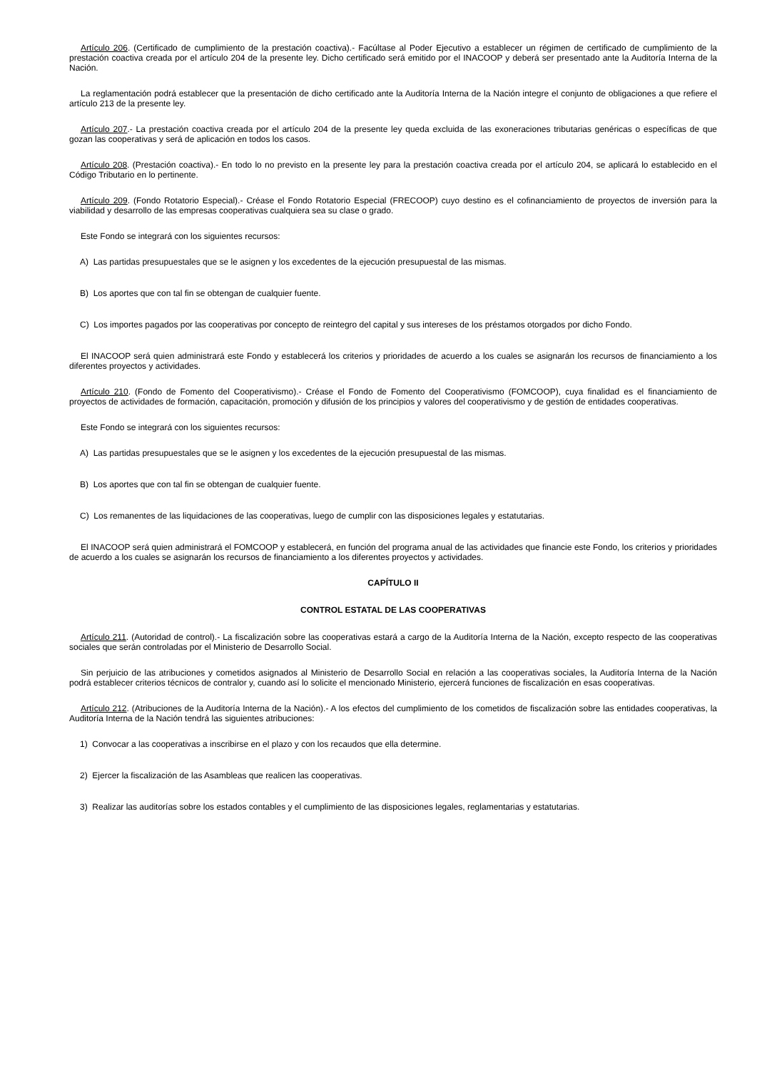Artículo 206. (Certificado de cumplimiento de la prestación coactiva).- Facúltase al Poder Ejecutivo a establecer un régimen de certificado de cumplimiento de la prestación coactiva creada por el artículo 204 de la presente ley. Dicho certificado será emitido por el INACOOP y deberá ser presentado ante la Auditoría Interna de la Nación.
La reglamentación podrá establecer que la presentación de dicho certificado ante la Auditoría Interna de la Nación integre el conjunto de obligaciones a que refiere el artículo 213 de la presente ley.
Artículo 207.- La prestación coactiva creada por el artículo 204 de la presente ley queda excluida de las exoneraciones tributarias genéricas o específicas de que gozan las cooperativas y será de aplicación en todos los casos.
Artículo 208. (Prestación coactiva).- En todo lo no previsto en la presente ley para la prestación coactiva creada por el artículo 204, se aplicará lo establecido en el Código Tributario en lo pertinente.
Artículo 209. (Fondo Rotatorio Especial).- Créase el Fondo Rotatorio Especial (FRECOOP) cuyo destino es el cofinanciamiento de proyectos de inversión para la viabilidad y desarrollo de las empresas cooperativas cualquiera sea su clase o grado.
Este Fondo se integrará con los siguientes recursos:
A) Las partidas presupuestales que se le asignen y los excedentes de la ejecución presupuestal de las mismas.
B) Los aportes que con tal fin se obtengan de cualquier fuente.
C) Los importes pagados por las cooperativas por concepto de reintegro del capital y sus intereses de los préstamos otorgados por dicho Fondo.
El INACOOP será quien administrará este Fondo y establecerá los criterios y prioridades de acuerdo a los cuales se asignarán los recursos de financiamiento a los diferentes proyectos y actividades.
Artículo 210. (Fondo de Fomento del Cooperativismo).- Créase el Fondo de Fomento del Cooperativismo (FOMCOOP), cuya finalidad es el financiamiento de proyectos de actividades de formación, capacitación, promoción y difusión de los principios y valores del cooperativismo y de gestión de entidades cooperativas.
Este Fondo se integrará con los siguientes recursos:
A) Las partidas presupuestales que se le asignen y los excedentes de la ejecución presupuestal de las mismas.
B) Los aportes que con tal fin se obtengan de cualquier fuente.
C) Los remanentes de las liquidaciones de las cooperativas, luego de cumplir con las disposiciones legales y estatutarias.
El INACOOP será quien administrará el FOMCOOP y establecerá, en función del programa anual de las actividades que financie este Fondo, los criterios y prioridades de acuerdo a los cuales se asignarán los recursos de financiamiento a los diferentes proyectos y actividades.
CAPÍTULO II
CONTROL ESTATAL DE LAS COOPERATIVAS
Artículo 211. (Autoridad de control).- La fiscalización sobre las cooperativas estará a cargo de la Auditoría Interna de la Nación, excepto respecto de las cooperativas sociales que serán controladas por el Ministerio de Desarrollo Social.
Sin perjuicio de las atribuciones y cometidos asignados al Ministerio de Desarrollo Social en relación a las cooperativas sociales, la Auditoría Interna de la Nación podrá establecer criterios técnicos de contralor y, cuando así lo solicite el mencionado Ministerio, ejercerá funciones de fiscalización en esas cooperativas.
Artículo 212. (Atribuciones de la Auditoría Interna de la Nación).- A los efectos del cumplimiento de los cometidos de fiscalización sobre las entidades cooperativas, la Auditoría Interna de la Nación tendrá las siguientes atribuciones:
1) Convocar a las cooperativas a inscribirse en el plazo y con los recaudos que ella determine.
2) Ejercer la fiscalización de las Asambleas que realicen las cooperativas.
3) Realizar las auditorías sobre los estados contables y el cumplimiento de las disposiciones legales, reglamentarias y estatutarias.